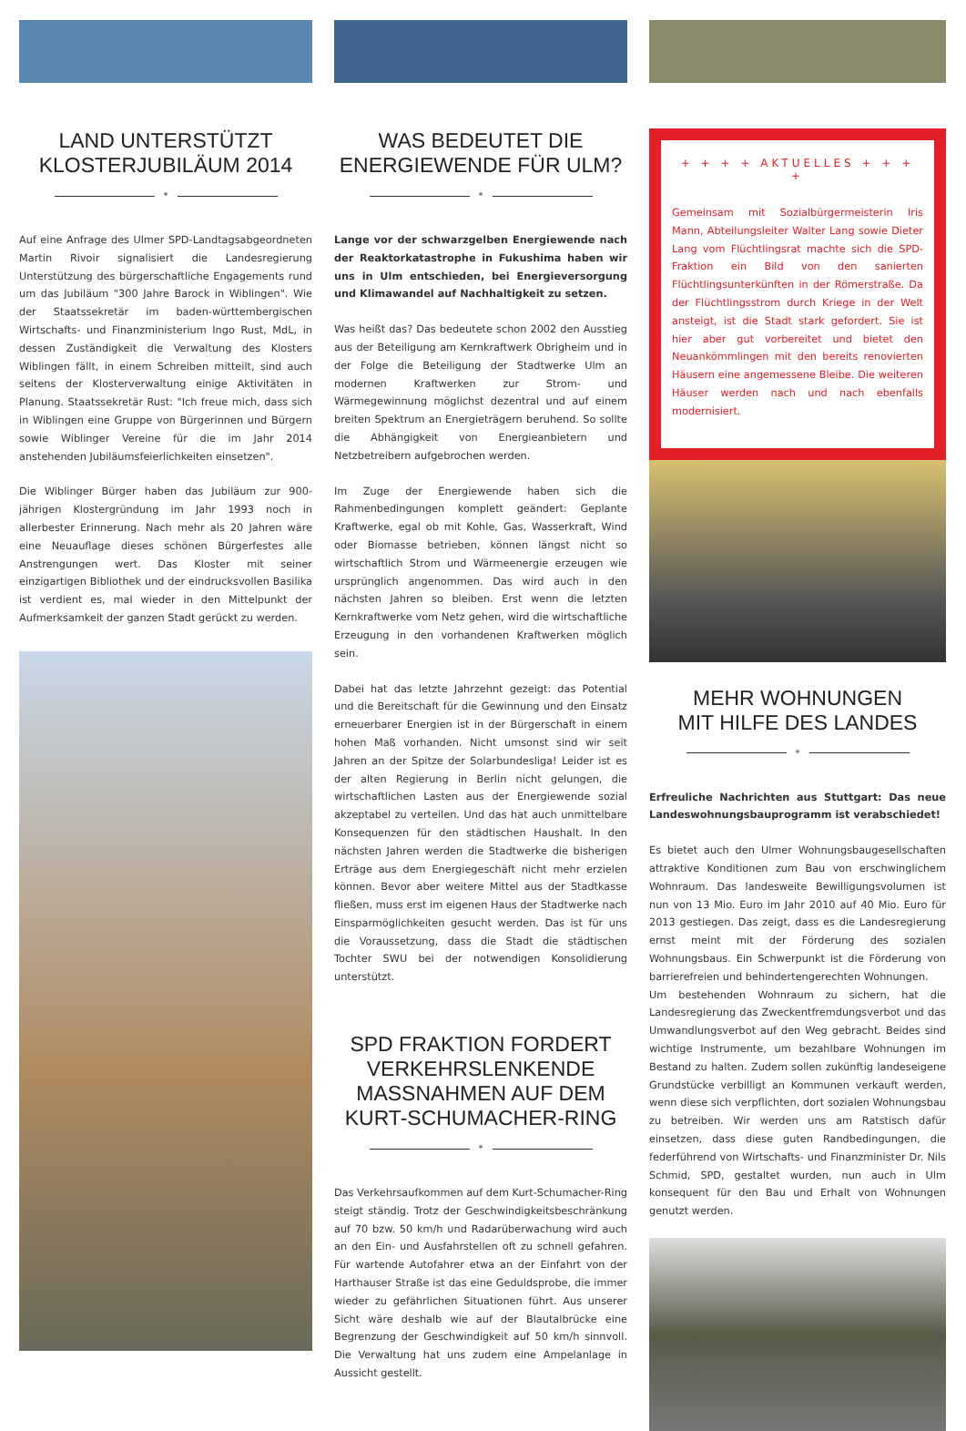LAND UNTERSTÜTZT
KLOSTERJUBILÄUM 2014
*
Auf eine Anfrage des Ulmer SPD-Landtagsabgeordneten Martin Rivoir signalisiert die Landesregierung Unterstützung des bürgerschaftliche Engagements rund um das Jubiläum "300 Jahre Barock in Wiblingen". Wie der Staatssekretär im baden-württembergischen Wirtschafts- und Finanzministerium Ingo Rust, MdL, in dessen Zuständigkeit die Verwaltung des Klosters Wiblingen fällt, in einem Schreiben mitteilt, sind auch seitens der Klosterverwaltung einige Aktivitäten in Planung. Staatssekretär Rust: "Ich freue mich, dass sich in Wiblingen eine Gruppe von Bürgerinnen und Bürgern sowie Wiblinger Vereine für die im Jahr 2014 anstehenden Jubiläumsfeierlichkeiten einsetzen".
Die Wiblinger Bürger haben das Jubiläum zur 900-jährigen Klostergründung im Jahr 1993 noch in allerbester Erinnerung. Nach mehr als 20 Jahren wäre eine Neuauflage dieses schönen Bürgerfestes alle Anstrengungen wert. Das Kloster mit seiner einzigartigen Bibliothek und der eindrucksvollen Basilika ist verdient es, mal wieder in den Mittelpunkt der Aufmerksamkeit der ganzen Stadt gerückt zu werden.
WAS BEDEUTET DIE
ENERGIEWENDE FÜR ULM?
*
Lange vor der schwarzgelben Energiewende nach der Reaktorkatastrophe in Fukushima haben wir uns in Ulm entschieden, bei Energieversorgung und Klimawandel auf Nachhaltigkeit zu setzen.
Was heißt das? Das bedeutete schon 2002 den Ausstieg aus der Beteiligung am Kernkraftwerk Obrigheim und in der Folge die Beteiligung der Stadtwerke Ulm an modernen Kraftwerken zur Strom- und Wärmegewinnung möglichst dezentral und auf einem breiten Spektrum an Energieträgern beruhend. So sollte die Abhängigkeit von Energieanbietern und Netzbetreibern aufgebrochen werden.
Im Zuge der Energiewende haben sich die Rahmenbedingungen komplett geändert: Geplante Kraftwerke, egal ob mit Kohle, Gas, Wasserkraft, Wind oder Biomasse betrieben, können längst nicht so wirtschaftlich Strom und Wärmeenergie erzeugen wie ursprünglich angenommen. Das wird auch in den nächsten Jahren so bleiben. Erst wenn die letzten Kernkraftwerke vom Netz gehen, wird die wirtschaftliche Erzeugung in den vorhandenen Kraftwerken möglich sein.
Dabei hat das letzte Jahrzehnt gezeigt: das Potential und die Bereitschaft für die Gewinnung und den Einsatz erneuerbarer Energien ist in der Bürgerschaft in einem hohen Maß vorhanden. Nicht umsonst sind wir seit Jahren an der Spitze der Solarbundesliga! Leider ist es der alten Regierung in Berlin nicht gelungen, die wirtschaftlichen Lasten aus der Energiewende sozial akzeptabel zu verteilen. Und das hat auch unmittelbare Konsequenzen für den städtischen Haushalt. In den nächsten Jahren werden die Stadtwerke die bisherigen Erträge aus dem Energiegeschäft nicht mehr erzielen können. Bevor aber weitere Mittel aus der Stadtkasse fließen, muss erst im eigenen Haus der Stadtwerke nach Einsparmöglichkeiten gesucht werden. Das ist für uns die Voraussetzung, dass die Stadt die städtischen Tochter SWU bei der notwendigen Konsolidierung unterstützt.
SPD FRAKTION FORDERT
VERKEHRSLENKENDE
MASSNAHMEN AUF DEM
KURT-SCHUMACHER-RING
*
Das Verkehrsaufkommen auf dem Kurt-Schumacher-Ring steigt ständig. Trotz der Geschwindigkeitsbeschränkung auf 70 bzw. 50 km/h und Radarüberwachung wird auch an den Ein- und Ausfahrstellen oft zu schnell gefahren. Für wartende Autofahrer etwa an der Einfahrt von der Harthauser Straße ist das eine Geduldsprobe, die immer wieder zu gefährlichen Situationen führt. Aus unserer Sicht wäre deshalb wie auf der Blautalbrücke eine Begrenzung der Geschwindigkeit auf 50 km/h sinnvoll. Die Verwaltung hat uns zudem eine Ampelanlage in Aussicht gestellt.
+ + + + AKTUELLES + + + +
Gemeinsam mit Sozialbürgermeisterin Iris Mann, Abteilungsleiter Walter Lang sowie Dieter Lang vom Flüchtlingsrat machte sich die SPD-Fraktion ein Bild von den sanierten Flüchtlingsunterkünften in der Römerstraße. Da der Flüchtlingsstrom durch Kriege in der Welt ansteigt, ist die Stadt stark gefordert. Sie ist hier aber gut vorbereitet und bietet den Neuankömmlingen mit den bereits renovierten Häusern eine angemessene Bleibe. Die weiteren Häuser werden nach und nach ebenfalls modernisiert.
MEHR WOHNUNGEN
MIT HILFE DES LANDES
*
Erfreuliche Nachrichten aus Stuttgart: Das neue Landeswohnungsbauprogramm ist verabschiedet!
Es bietet auch den Ulmer Wohnungsbaugesellschaften attraktive Konditionen zum Bau von erschwinglichem Wohnraum. Das landesweite Bewilligungsvolumen ist nun von 13 Mio. Euro im Jahr 2010 auf 40 Mio. Euro für 2013 gestiegen. Das zeigt, dass es die Landesregierung ernst meint mit der Förderung des sozialen Wohnungsbaus. Ein Schwerpunkt ist die Förderung von barrierefreien und behindertengerechten Wohnungen.
Um bestehenden Wohnraum zu sichern, hat die Landesregierung das Zweckentfremdungsverbot und das Umwandlungsverbot auf den Weg gebracht. Beides sind wichtige Instrumente, um bezahlbare Wohnungen im Bestand zu halten. Zudem sollen zukünftig landeseigene Grundstücke verbilligt an Kommunen verkauft werden, wenn diese sich verpflichten, dort sozialen Wohnungsbau zu betreiben. Wir werden uns am Ratstisch dafür einsetzen, dass diese guten Randbedingungen, die federführend von Wirtschafts- und Finanzminister Dr. Nils Schmid, SPD, gestaltet wurden, nun auch in Ulm konsequent für den Bau und Erhalt von Wohnungen genutzt werden.